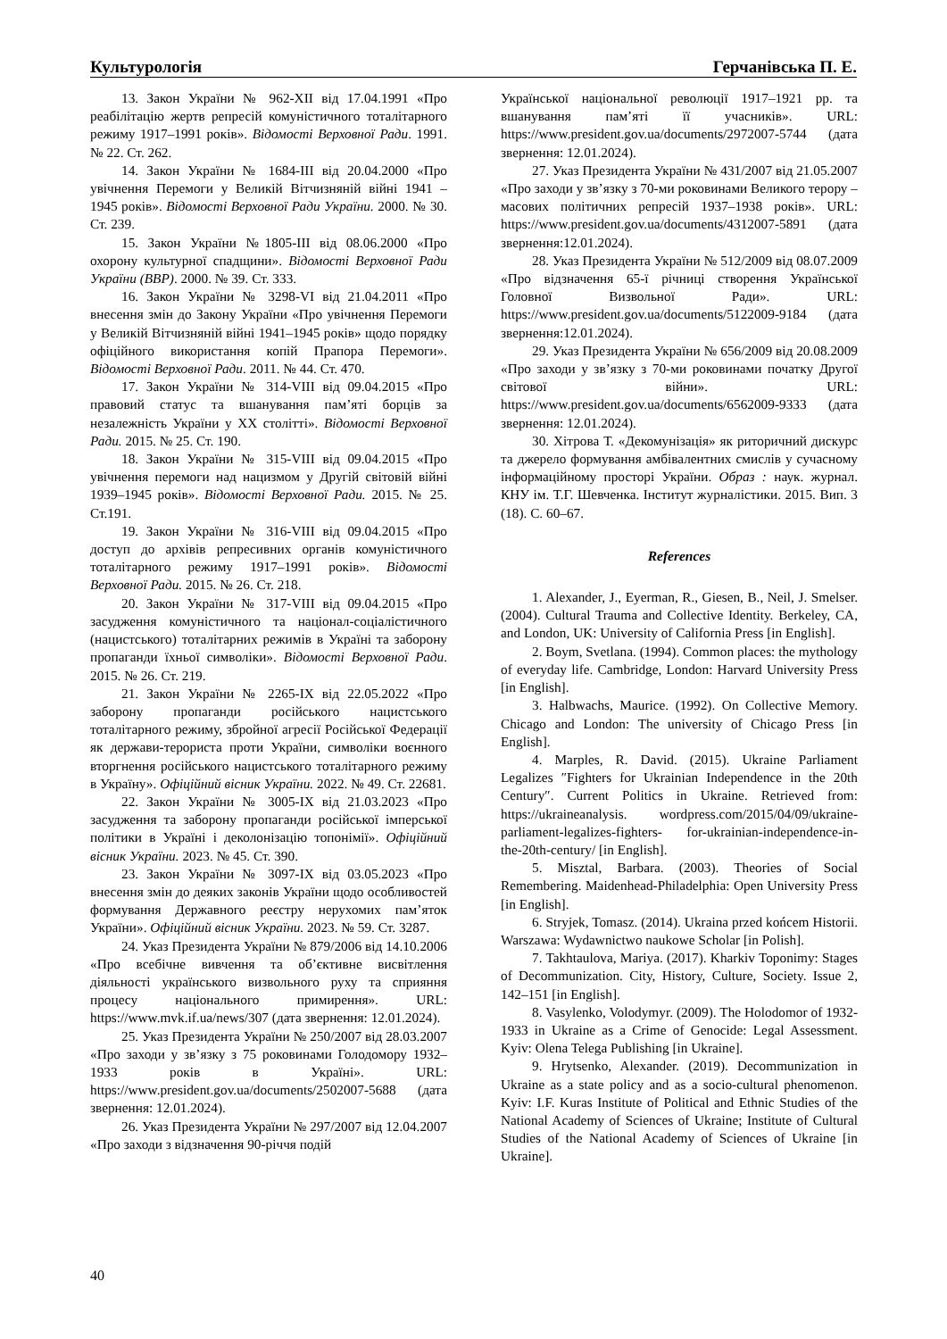Культурологія Герчанівська П. Е.
13. Закон України № 962-XII від 17.04.1991 «Про реабілітацію жертв репресій комуністичного тоталітарного режиму 1917–1991 років». Відомості Верховної Ради. 1991. № 22. Ст. 262.
14. Закон України № 1684-III від 20.04.2000 «Про увічнення Перемоги у Великій Вітчизняній війні 1941 – 1945 років». Відомості Верховної Ради України. 2000. № 30. Ст. 239.
15. Закон України №1805-III від 08.06.2000 «Про охорону культурної спадщини». Відомості Верховної Ради України (ВВР). 2000. № 39. Ст. 333.
16. Закон України № 3298-VI від 21.04.2011 «Про внесення змін до Закону України «Про увічнення Перемоги у Великій Вітчизняній війні 1941–1945 років» щодо порядку офіційного використання копій Прапора Перемоги». Відомості Верховної Ради. 2011. № 44. Ст. 470.
17. Закон України № 314-VIII від 09.04.2015 «Про правовий статус та вшанування пам’яті борців за незалежність України у XX столітті». Відомості Верховної Ради. 2015. № 25. Ст. 190.
18. Закон України № 315-VIII від 09.04.2015 «Про увічнення перемоги над нацизмом у Другій світовій війні 1939–1945 років». Відомості Верховної Ради. 2015. № 25. Ст.191.
19. Закон України № 316-VIII від 09.04.2015 «Про доступ до архівів репресивних органів комуністичного тоталітарного режиму 1917–1991 років». Відомості Верховної Ради. 2015. № 26. Ст. 218.
20. Закон України № 317-VIII від 09.04.2015 «Про засудження комуністичного та націонал-соціалістичного (нацистського) тоталітарних режимів в Україні та заборону пропаганди їхньої символіки». Відомості Верховної Ради. 2015. № 26. Ст. 219.
21. Закон України № 2265-IX від 22.05.2022 «Про заборону пропаганди російського нацистського тоталітарного режиму, збройної агресії Російської Федерації як держави-терориста проти України, символіки воєнного вторгнення російського нацистського тоталітарного режиму в Україну». Офіційний вісник України. 2022. № 49. Ст. 22681.
22. Закон України № 3005-IX від 21.03.2023 «Про засудження та заборону пропаганди російської імперської політики в Україні і деколонізацію топонімії». Офіційний вісник України. 2023. № 45. Ст. 390.
23. Закон України № 3097-IX від 03.05.2023 «Про внесення змін до деяких законів України щодо особливостей формування Державного реєстру нерухомих пам’яток України». Офіційний вісник України. 2023. № 59. Ст. 3287.
24. Указ Президента України № 879/2006 від 14.10.2006 «Про всебічне вивчення та об’єктивне висвітлення діяльності українського визвольного руху та сприяння процесу національного примирення». URL: https://www.mvk.if.ua/news/307 (дата звернення: 12.01.2024).
25. Указ Президента України № 250/2007 від 28.03.2007 «Про заходи у зв’язку з 75 роковинами Голодомору 1932–1933 років в Україні». URL: https://www.president.gov.ua/documents/2502007-5688 (дата звернення: 12.01.2024).
26. Указ Президента України № 297/2007 від 12.04.2007 «Про заходи з відзначення 90-річчя подій
Української національної революції 1917–1921 рр. та вшанування пам’яті її учасників». URL: https://www.president.gov.ua/documents/2972007-5744 (дата звернення: 12.01.2024).
27. Указ Президента України № 431/2007 від 21.05.2007 «Про заходи у зв’язку з 70-ми роковинами Великого терору – масових політичних репресій 1937–1938 років». URL: https://www.president.gov.ua/documents/4312007-5891 (дата звернення:12.01.2024).
28. Указ Президента України № 512/2009 від 08.07.2009 «Про відзначення 65-ї річниці створення Української Головної Визвольної Ради». URL: https://www.president.gov.ua/documents/5122009-9184 (дата звернення:12.01.2024).
29. Указ Президента України № 656/2009 від 20.08.2009 «Про заходи у зв’язку з 70-ми роковинами початку Другої світової війни». URL: https://www.president.gov.ua/documents/6562009-9333 (дата звернення: 12.01.2024).
30. Хітрова Т. «Декомунізація» як риторичний дискурс та джерело формування амбівалентних смислів у сучасному інформаційному просторі України. Образ : наук. журнал. КНУ ім. Т.Г. Шевченка. Інститут журналістики. 2015. Вип. 3 (18). С. 60–67.
References
1. Alexander, J., Eyerman, R., Giesen, B., Neil, J. Smelser. (2004). Cultural Trauma and Collective Identity. Berkeley, CA, and London, UK: University of California Press [in English].
2. Boym, Svetlana. (1994). Common places: the mythology of everyday life. Cambridge, London: Harvard University Press [in English].
3. Halbwachs, Maurice. (1992). On Collective Memory. Chicago and London: The university of Chicago Press [in English].
4. Marples, R. David. (2015). Ukraine Parliament Legalizes ″Fighters for Ukrainian Independence in the 20th Century″. Current Politics in Ukraine. Retrieved from: https://ukraineanalysis. wordpress.com/2015/04/09/ukraine-parliament-legalizes-fighters- for-ukrainian-independence-in-the-20th-century/ [in English].
5. Misztal, Barbara. (2003). Theories of Social Remembering. Maidenhead-Philadelphia: Open University Press [in English].
6. Stryjek, Tomasz. (2014). Ukraina przed końcem Historii. Warszawa: Wydawnictwo naukowe Scholar [in Polish].
7. Takhtaulova, Mariya. (2017). Kharkiv Toponimy: Stages of Decommunization. City, History, Culture, Society. Issue 2, 142–151 [in English].
8. Vasylenko, Volodymyr. (2009). The Holodomor of 1932-1933 in Ukraine as a Crime of Genocide: Legal Assessment. Kyiv: Olena Telega Publishing [in Ukraine].
9. Hrytsenko, Alexander. (2019). Decommunization in Ukraine as a state policy and as a socio-cultural phenomenon. Kyiv: I.F. Kuras Institute of Political and Ethnic Studies of the National Academy of Sciences of Ukraine; Institute of Cultural Studies of the National Academy of Sciences of Ukraine [in Ukraine].
40